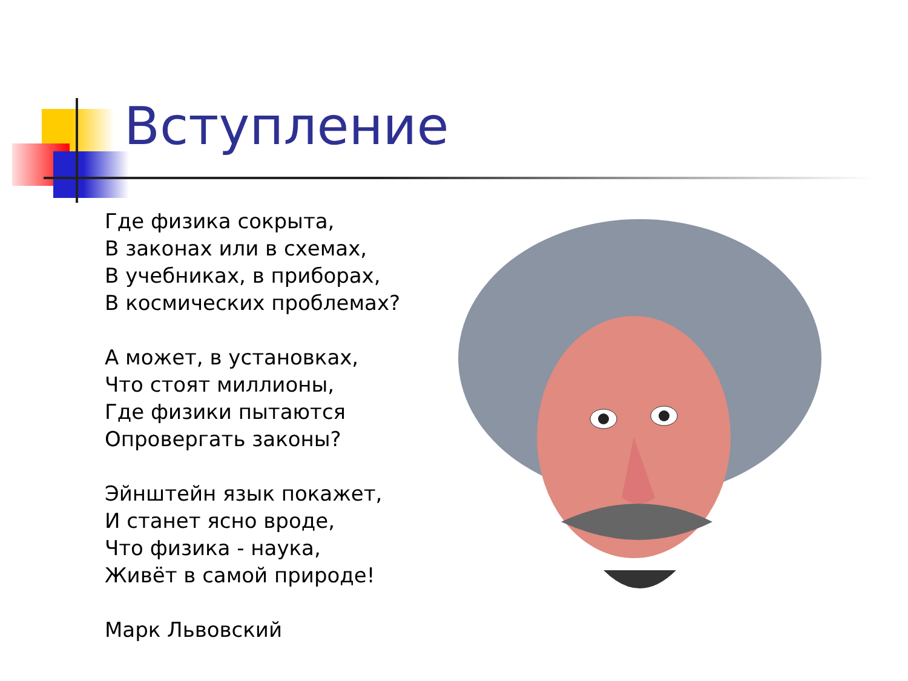Вступление
Где физика сокрыта,
В законах или в схемах,
В учебниках, в приборах,
В космических проблемах?
А может, в установках,
Что стоят миллионы,
Где физики пытаются
Опровергать законы?
Эйнштейн язык покажет,
И станет ясно вроде,
Что физика - наука,
Живёт в самой природе!
Марк Львовский